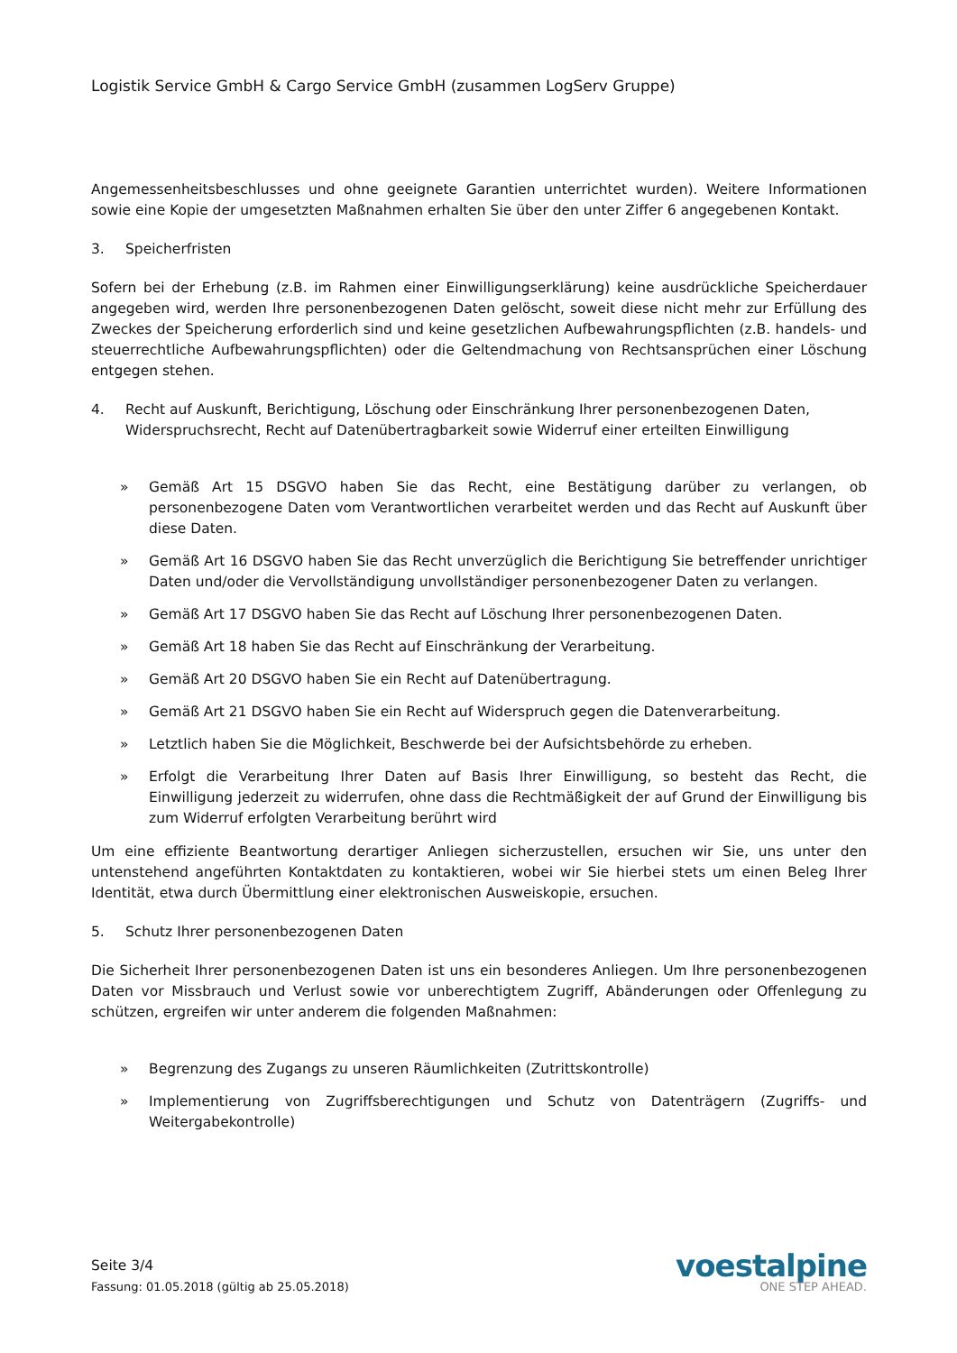Logistik Service GmbH & Cargo Service GmbH (zusammen LogServ Gruppe)
Angemessenheitsbeschlusses und ohne geeignete Garantien unterrichtet wurden). Weitere Informationen sowie eine Kopie der umgesetzten Maßnahmen erhalten Sie über den unter Ziffer 6 angegebenen Kontakt.
3. Speicherfristen
Sofern bei der Erhebung (z.B. im Rahmen einer Einwilligungserklärung) keine ausdrückliche Speicherdauer angegeben wird, werden Ihre personenbezogenen Daten gelöscht, soweit diese nicht mehr zur Erfüllung des Zweckes der Speicherung erforderlich sind und keine gesetzlichen Aufbewahrungspflichten (z.B. handels- und steuerrechtliche Aufbewahrungspflichten) oder die Geltendmachung von Rechtsansprüchen einer Löschung entgegen stehen.
4. Recht auf Auskunft, Berichtigung, Löschung oder Einschränkung Ihrer personenbezogenen Daten, Widerspruchsrecht, Recht auf Datenübertragbarkeit sowie Widerruf einer erteilten Einwilligung
» Gemäß Art 15 DSGVO haben Sie das Recht, eine Bestätigung darüber zu verlangen, ob personenbezogene Daten vom Verantwortlichen verarbeitet werden und das Recht auf Auskunft über diese Daten.
» Gemäß Art 16 DSGVO haben Sie das Recht unverzüglich die Berichtigung Sie betreffender unrichtiger Daten und/oder die Vervollständigung unvollständiger personenbezogener Daten zu verlangen.
» Gemäß Art 17 DSGVO haben Sie das Recht auf Löschung Ihrer personenbezogenen Daten.
» Gemäß Art 18 haben Sie das Recht auf Einschränkung der Verarbeitung.
» Gemäß Art 20 DSGVO haben Sie ein Recht auf Datenübertragung.
» Gemäß Art 21 DSGVO haben Sie ein Recht auf Widerspruch gegen die Datenverarbeitung.
» Letztlich haben Sie die Möglichkeit, Beschwerde bei der Aufsichtsbehörde zu erheben.
» Erfolgt die Verarbeitung Ihrer Daten auf Basis Ihrer Einwilligung, so besteht das Recht, die Einwilligung jederzeit zu widerrufen, ohne dass die Rechtmäßigkeit der auf Grund der Einwilligung bis zum Widerruf erfolgten Verarbeitung berührt wird
Um eine effiziente Beantwortung derartiger Anliegen sicherzustellen, ersuchen wir Sie, uns unter den untenstehend angeführten Kontaktdaten zu kontaktieren, wobei wir Sie hierbei stets um einen Beleg Ihrer Identität, etwa durch Übermittlung einer elektronischen Ausweiskopie, ersuchen.
5. Schutz Ihrer personenbezogenen Daten
Die Sicherheit Ihrer personenbezogenen Daten ist uns ein besonderes Anliegen. Um Ihre personenbezogenen Daten vor Missbrauch und Verlust sowie vor unberechtigtem Zugriff, Abänderungen oder Offenlegung zu schützen, ergreifen wir unter anderem die folgenden Maßnahmen:
» Begrenzung des Zugangs zu unseren Räumlichkeiten (Zutrittskontrolle)
» Implementierung von Zugriffsberechtigungen und Schutz von Datenträgern (Zugriffs- und Weitergabekontrolle)
Seite 3/4
Fassung: 01.05.2018 (gültig ab 25.05.2018)
voestalpine
ONE STEP AHEAD.